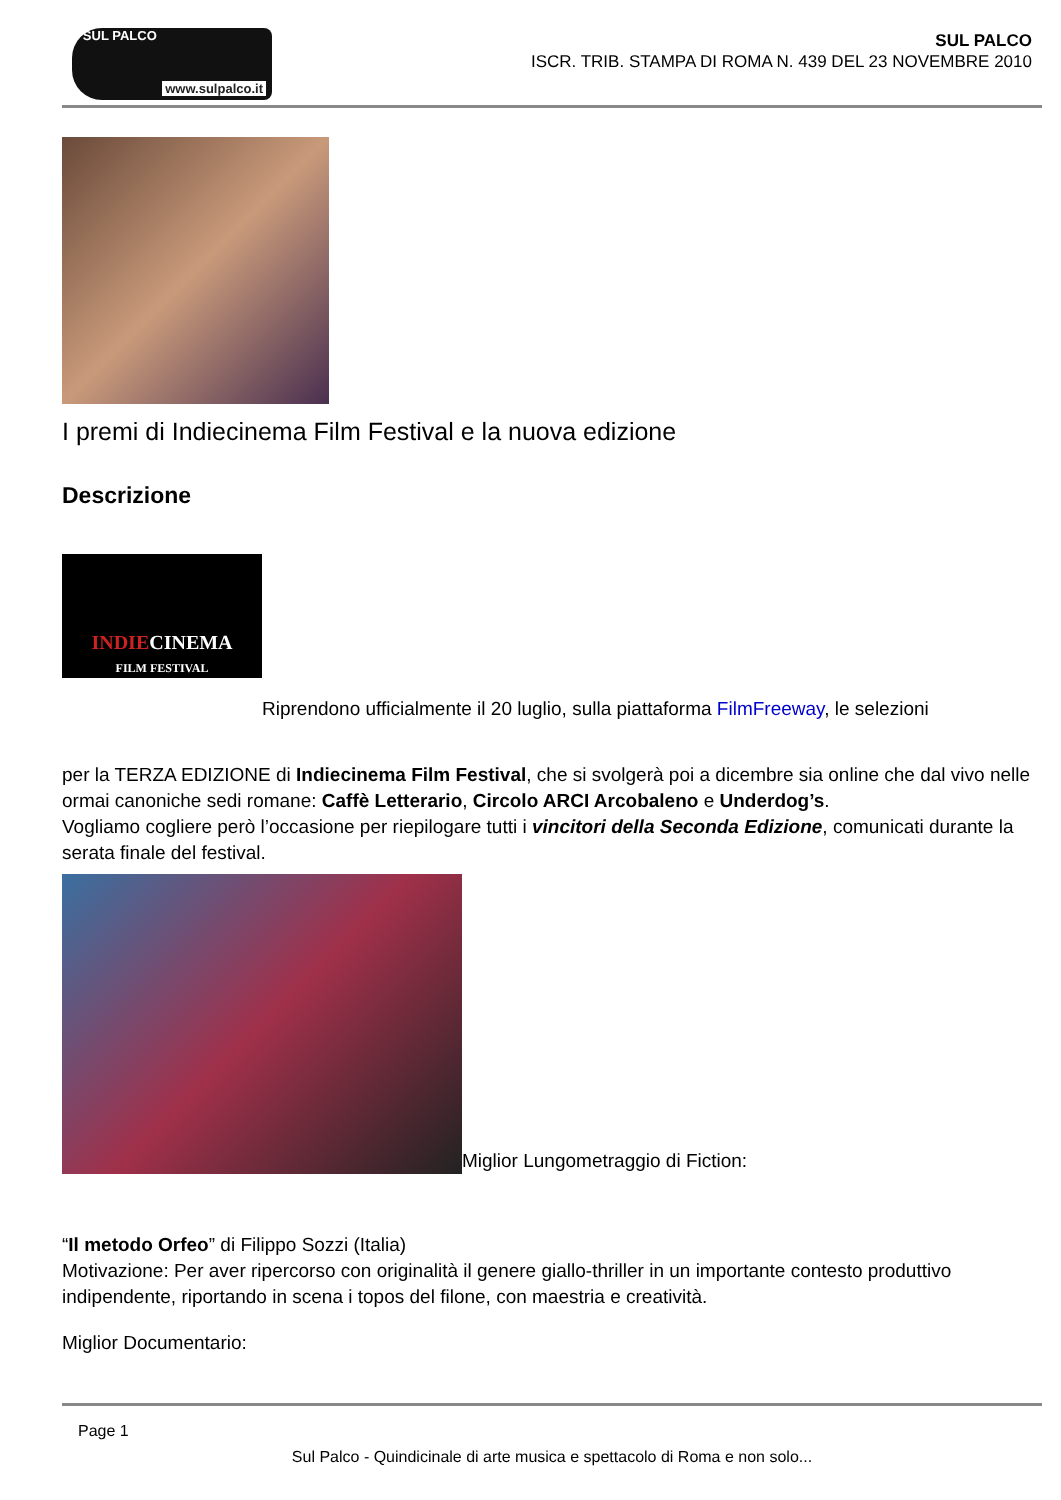SUL PALCO
www.sulpalco.it
SUL PALCO
ISCR. TRIB. STAMPA DI ROMA N. 439 DEL 23 NOVEMBRE 2010
I premi di Indiecinema Film Festival e la nuova edizione
Descrizione
INDIECINEMA
FILM FESTIVAL
Riprendono ufficialmente il 20 luglio, sulla piattaforma FilmFreeway, le selezioni
per la TERZA EDIZIONE di Indiecinema Film Festival, che si svolgerà poi a dicembre sia online che dal vivo nelle ormai canoniche sedi romane: Caffè Letterario, Circolo ARCI Arcobaleno e Underdog’s.
Vogliamo cogliere però l’occasione per riepilogare tutti i vincitori della Seconda Edizione, comunicati durante la serata finale del festival.
Miglior Lungometraggio di Fiction:
“Il metodo Orfeo” di Filippo Sozzi (Italia)
Motivazione: Per aver ripercorso con originalità il genere giallo-thriller in un importante contesto produttivo indipendente, riportando in scena i topos del filone, con maestria e creatività.
Miglior Documentario:
Page 1
Sul Palco - Quindicinale di arte musica e spettacolo di Roma e non solo...